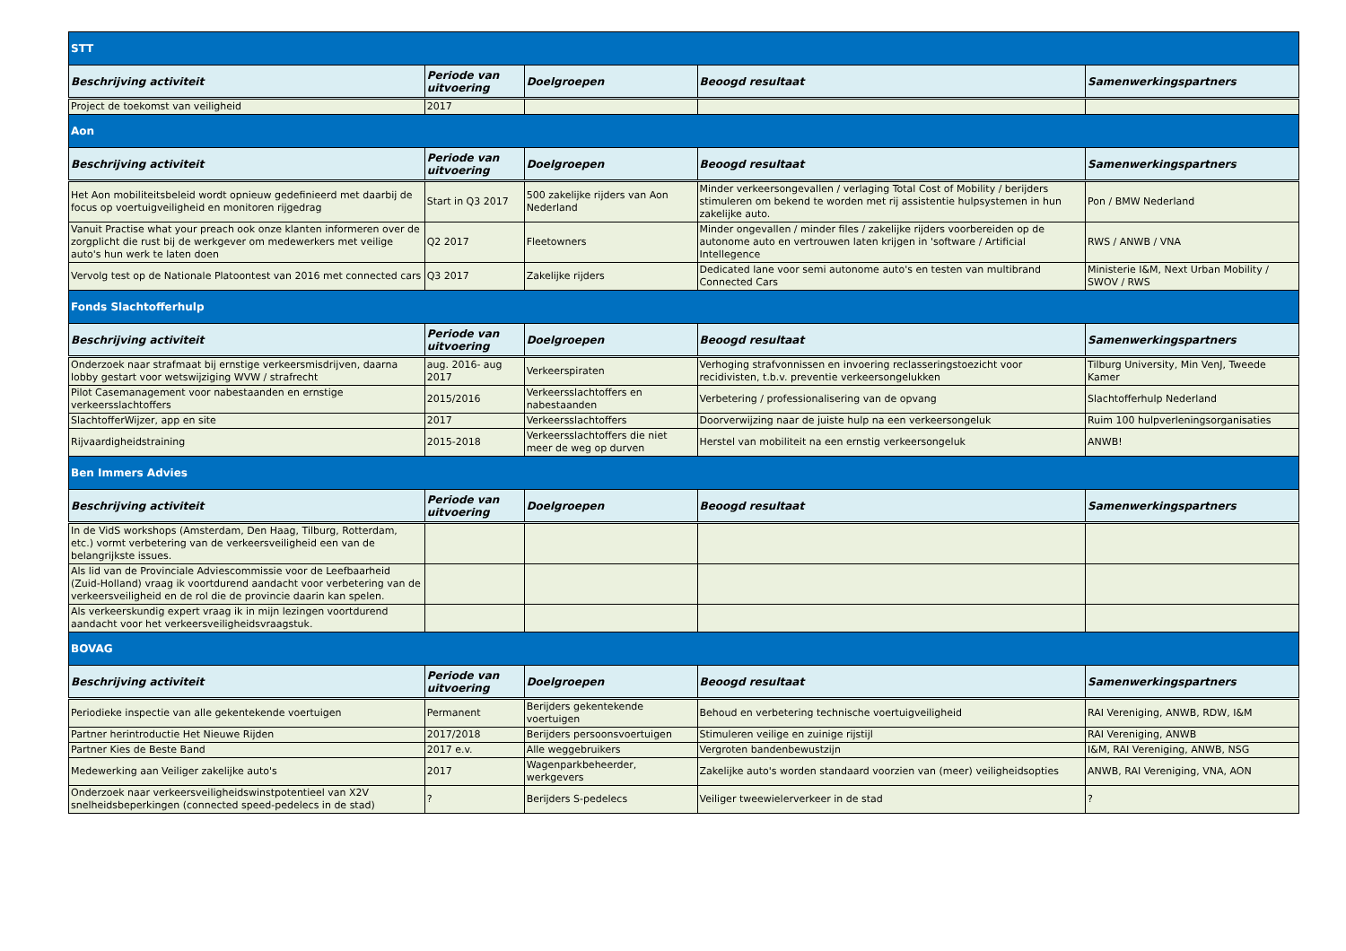| STT | | | | |
| Beschrijving activiteit | Periode van uitvoering | Doelgroepen | Beoogd resultaat | Samenwerkingspartners |
| Project de toekomst van veiligheid | 2017 | | | |
| Aon | | | | |
| Beschrijving activiteit | Periode van uitvoering | Doelgroepen | Beoogd resultaat | Samenwerkingspartners |
| Het Aon mobiliteitsbeleid wordt opnieuw gedefinieerd met daarbij de focus op voertuigveiligheid en monitoren rijgedrag | Start in Q3 2017 | 500 zakelijke rijders van Aon Nederland | Minder verkeersongevallen / verlaging Total Cost of Mobility / berijders stimuleren om bekend te worden met rij assistentie hulpsystemen in hun zakelijke auto. | Pon / BMW Nederland |
| Vanuit Practise what your preach ook onze klanten informeren over de zorgplicht die rust bij de werkgever om medewerkers met veilige auto's hun werk te laten doen | Q2 2017 | Fleetowners | Minder ongevallen / minder files / zakelijke rijders voorbereiden op de autonome auto en vertrouwen laten krijgen in 'software / Artificial Intellegence | RWS / ANWB / VNA |
| Vervolg test op de Nationale Platoontest van 2016 met connected cars | Q3 2017 | Zakelijke rijders | Dedicated lane voor semi autonome auto's en testen van multibrand Connected Cars | Ministerie I&M, Next Urban Mobility / SWOV / RWS |
| Fonds Slachtofferhulp | | | | |
| Beschrijving activiteit | Periode van uitvoering | Doelgroepen | Beoogd resultaat | Samenwerkingspartners |
| Onderzoek naar strafmaat bij ernstige verkeersmisdrijven, daarna lobby gestart voor wetswijziging WVW / strafrecht | aug. 2016- aug 2017 | Verkeerspiraten | Verhoging strafvonnissen en invoering reclasseringstoezicht voor recidivisten, t.b.v. preventie verkeersongelukken | Tilburg University, Min VenJ, Tweede Kamer |
| Pilot Casemanagement voor nabestaanden en ernstige verkeersslachtoffers | 2015/2016 | Verkeersslachtoffers en nabestaanden | Verbetering / professionalisering van de opvang | Slachtofferhulp Nederland |
| SlachtofferWijzer, app en site | 2017 | Verkeersslachtoffers | Doorverwijzing naar de juiste hulp na een verkeersongeluk | Ruim 100 hulpverleningsorganisaties |
| Rijvaardigheidstraining | 2015-2018 | Verkeersslachtoffers die niet meer de weg op durven | Herstel van mobiliteit na een ernstig verkeersongeluk | ANWB! |
| Ben Immers Advies | | | | |
| Beschrijving activiteit | Periode van uitvoering | Doelgroepen | Beoogd resultaat | Samenwerkingspartners |
| In de VidS workshops (Amsterdam, Den Haag, Tilburg, Rotterdam, etc.) vormt verbetering van de verkeersveiligheid een van de belangrijkste issues. | | | | |
| Als lid van de Provinciale Adviescommissie voor de Leefbaarheid (Zuid-Holland) vraag ik voortdurend aandacht voor verbetering van de verkeersveiligheid en de rol die de provincie daarin kan spelen. | | | | |
| Als verkeerskundig expert vraag ik in mijn lezingen voortdurend aandacht voor het verkeersveiligheidsvraagstuk. | | | | |
| BOVAG | | | | |
| Beschrijving activiteit | Periode van uitvoering | Doelgroepen | Beoogd resultaat | Samenwerkingspartners |
| Periodieke inspectie van alle gekentekende voertuigen | Permanent | Berijders gekentekende voertuigen | Behoud en verbetering technische voertuigveiligheid | RAI Vereniging, ANWB, RDW, I&M |
| Partner herintroductie Het Nieuwe Rijden | 2017/2018 | Berijders persoonsvoertuigen | Stimuleren veilige en zuinige rijstijl | RAI Vereniging, ANWB |
| Partner Kies de Beste Band | 2017 e.v. | Alle weggebruikers | Vergroten bandenbewustzijn | I&M, RAI Vereniging, ANWB, NSG |
| Medewerking aan Veiliger zakelijke auto's | 2017 | Wagenparkbeheerder, werkgevers | Zakelijke auto's worden standaard voorzien van (meer) veiligheidsopties | ANWB, RAI Vereniging, VNA, AON |
| Onderzoek naar verkeersveiligheidswinstpotentieel van X2V snelheidsbeperkingen (connected speed-pedelecs in de stad) | ? | Berijders S-pedelecs | Veiliger tweewielerverkeer in de stad | ? |